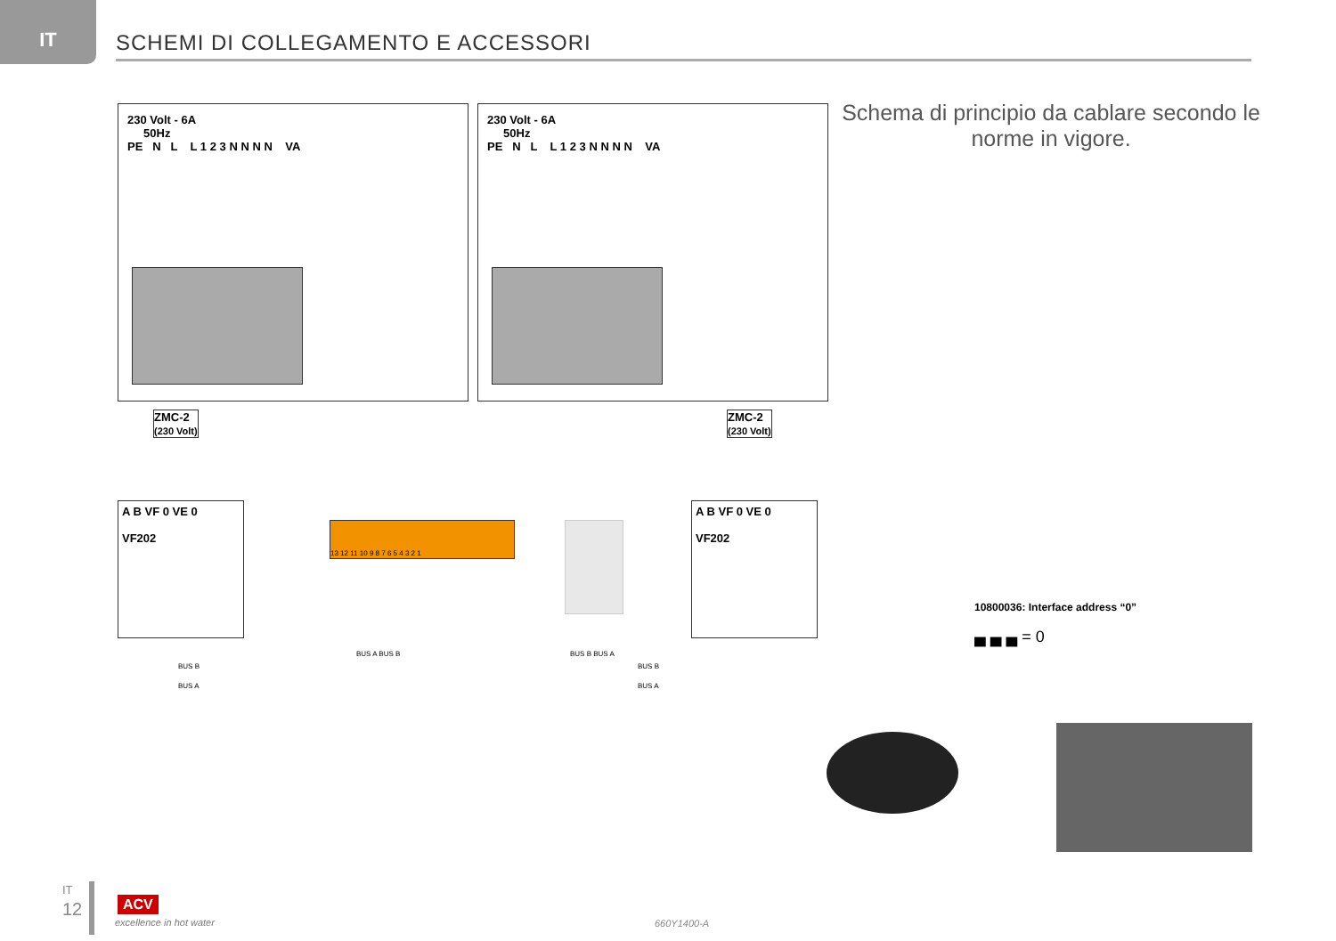IT
SCHEMI DI COLLEGAMENTO E ACCESSORI
230 Volt - 6A
50Hz
PE N L L 1 2 3 N N N N VA
230 Volt - 6A
50Hz
PE N L L 1 2 3 N N N N VA
Schema di principio da cablare secondo le norme in vigore.
ZMC-2
(230 Volt)
ZMC-2
(230 Volt)
A B VF 0 VE 0
VF202
A B VF 0 VE 0
VF202
13 12 11 10 9 8 7 6 5 4 3 2 1
BUS B
BUS A
BUS A BUS B BUS B BUS A
BUS B
BUS A
10800036: Interface address “0”
▄ ▄ ▄ = 0
IT
12 ACV
excellence in hot water 660Y1400-A